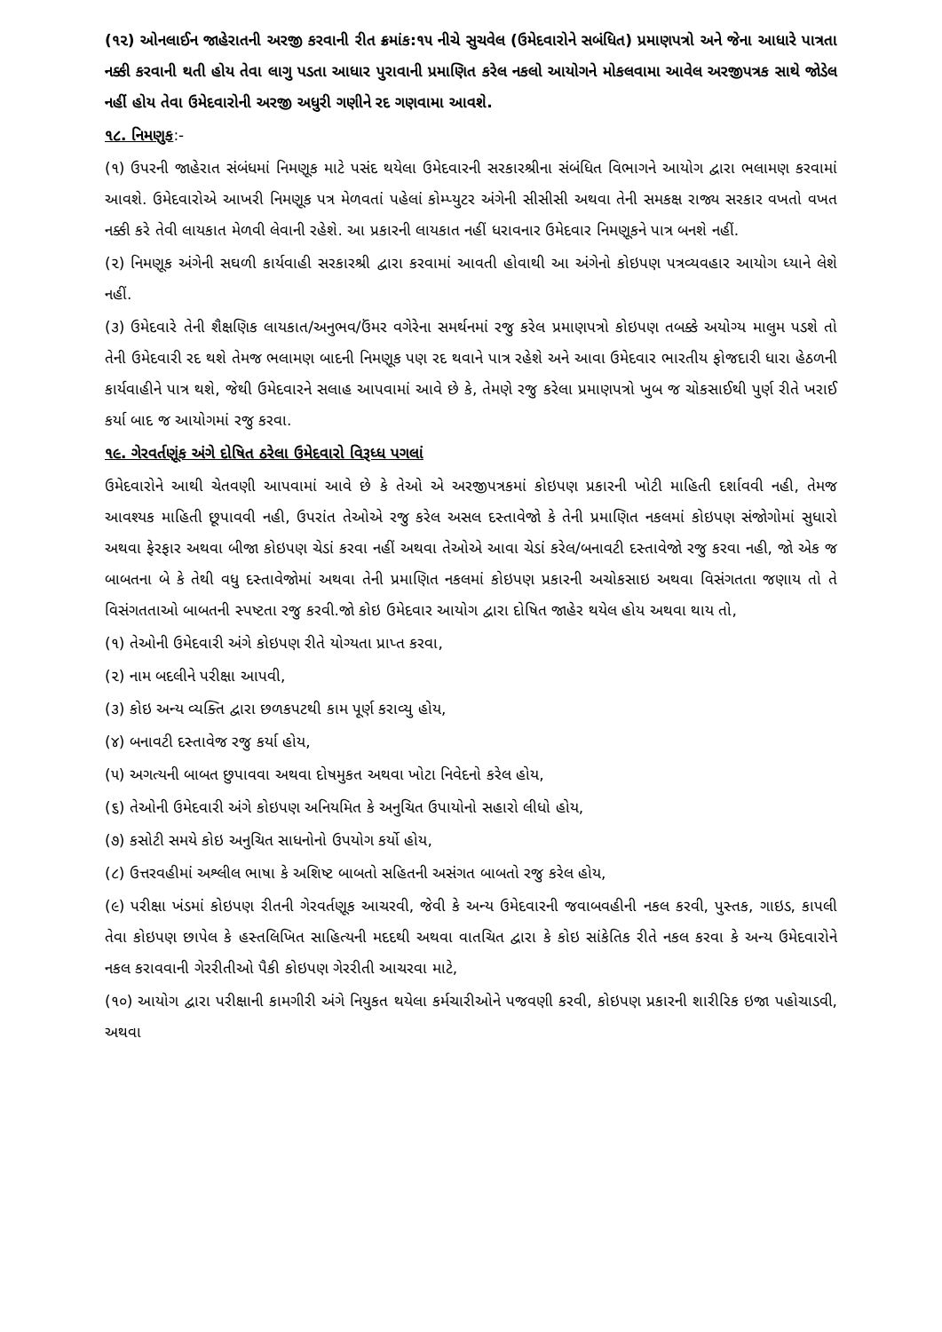(૧૨) ઓનલાઈન જાહેરાતની અરજી કરવાની રીત ક્રમાંક:૧૫ નીચે સુચવેલ (ઉમેદવારોને સબંધિત) પ્રમાણપત્રો અને જેના આધારે પાત્રતા નક્કી કરવાની થતી હોય તેવા લાગુ પડતા આધાર પુરાવાની પ્રમાણિત કરેલ નકલો આયોગને મોકલવામા આવેલ અરજીપત્રક સાથે જોડેલ નહીં હોય તેવા ઉમેદવારોની અરજી અધુરી ગણીને રદ ગણવામા આવશે.
૧૮. નિમણુક:-
(૧) ઉપરની જાહેરાત સંબંધમાં નિમણૂક માટે પસંદ થયેલા ઉમેદવારની સરકારશ્રીના સંબંધિત વિભાગને આયોગ દ્વારા ભલામણ કરવામાં આવશે. ઉમેદવારોએ આખરી નિમણૂક પત્ર મેળવતાં પહેલાં કોમ્પ્યુટર અંગેની સીસીસી અથવા તેની સમકક્ષ રાજ્ય સરકાર વખતો વખત નક્કી કરે તેવી લાયકાત મેળવી લેવાની રહેશે. આ પ્રકારની લાયકાત નહીં ધરાવનાર ઉમેદવાર નિમણૂકને પાત્ર બનશે નહીં.
(૨) નિમણૂક અંગેની સઘળી કાર્યવાહી સરકારશ્રી દ્વારા કરવામાં આવતી હોવાથી આ અંગેનો કોઇપણ પત્રવ્યવહાર આયોગ ધ્યાને લેશે નહીં.
(૩) ઉમેદવારે તેની શૈક્ષણિક લાયકાત/અનુભવ/ઉંમર વગેરેના સમર્થનમાં રજુ કરેલ પ્રમાણપત્રો કોઇપણ તબક્કે અયોગ્ય માલુમ પડશે તો તેની ઉમેદવારી રદ થશે તેમજ ભલામણ બાદની નિમણૂક પણ રદ થવાને પાત્ર રહેશે અને આવા ઉમેદવાર ભારતીય ફોજદારી ધારા હેઠળની કાર્યવાહીને પાત્ર થશે, જેથી ઉમેદવારને સલાહ આપવામાં આવે છે કે, તેમણે રજુ કરેલા પ્રમાણપત્રો ખુબ જ ચોકસાઈથી પુર્ણ રીતે ખરાઈ કર્યા બાદ જ આયોગમાં રજુ કરવા.
૧૯. ગેરવર્તણૂંક અંગે દોષિત ઠરેલા ઉમેદવારો વિરૂધ્ધ પગલાં
ઉમેદવારોને આથી ચેતવણી આપવામાં આવે છે કે તેઓ એ અરજીપત્રકમાં કોઇપણ પ્રકારની ખોટી માહિતી દર્શાવવી નહી, તેમજ આવશ્યક માહિતી છૂપાવવી નહી, ઉપરાંત તેઓએ રજુ કરેલ અસલ દસ્તાવેજો કે તેની પ્રમાણિત નકલમાં કોઇપણ સંજોગોમાં સુધારો અથવા ફેરફાર અથવા બીજા કોઇપણ ચેડાં કરવા નહીં અથવા તેઓએ આવા ચેડાં કરેલ/બનાવટી દસ્તાવેજો રજુ કરવા નહી, જો એક જ બાબતના બે કે તેથી વધુ દસ્તાવેજોમાં અથવા તેની પ્રમાણિત નકલમાં કોઇપણ પ્રકારની અચોકસાઇ અથવા વિસંગતતા જણાય તો તે વિસંગતતાઓ બાબતની સ્પષ્ટતા રજુ કરવી.જો કોઇ ઉમેદવાર આયોગ દ્વારા દોષિત જાહેર થયેલ હોય અથવા થાય તો,
(૧) તેઓની ઉમેદવારી અંગે કોઇપણ રીતે યોગ્યતા પ્રાપ્ત કરવા,
(૨) નામ બદલીને પરીક્ષા આપવી,
(૩) કોઇ અન્ય વ્યક્તિ દ્વારા છળકપટથી કામ પૂર્ણ કરાવ્યુ હોય,
(૪) બનાવટી દસ્તાવેજ રજુ કર્યા હોય,
(૫) અગત્યની બાબત છુપાવવા અથવા દોષમુકત અથવા ખોટા નિવેદનો કરેલ હોય,
(૬) તેઓની ઉમેદવારી અંગે કોઇપણ અનિયમિત કે અનુચિત ઉપાયોનો સહારો લીધો હોય,
(૭) કસોટી સમયે કોઇ અનુચિત સાધનોનો ઉપયોગ કર્યો હોય,
(૮) ઉત્તરવહીમાં અશ્લીલ ભાષા કે અશિષ્ટ બાબતો સહિતની અસંગત બાબતો રજુ કરેલ હોય,
(૯) પરીક્ષા ખંડમાં કોઇપણ રીતની ગેરવર્તણૂક આચરવી, જેવી કે અન્ય ઉમેદવારની જવાબવહીની નકલ કરવી, પુસ્તક, ગાઇડ, કાપલી તેવા કોઇપણ છાપેલ કે હસ્તલિખિત સાહિત્યની મદદથી અથવા વાતચિત દ્વારા કે કોઇ સાંકેતિક રીતે નકલ કરવા કે અન્ય ઉમેદવારોને નકલ કરાવવાની ગેરરીતીઓ પૈકી કોઇપણ ગેરરીતી આચરવા માટે,
(૧૦) આયોગ દ્વારા પરીક્ષાની કામગીરી અંગે નિયુકત થયેલા કર્મચારીઓને પજવણી કરવી, કોઇપણ પ્રકારની શારીરિક ઇજા પહોચાડવી, અથવા